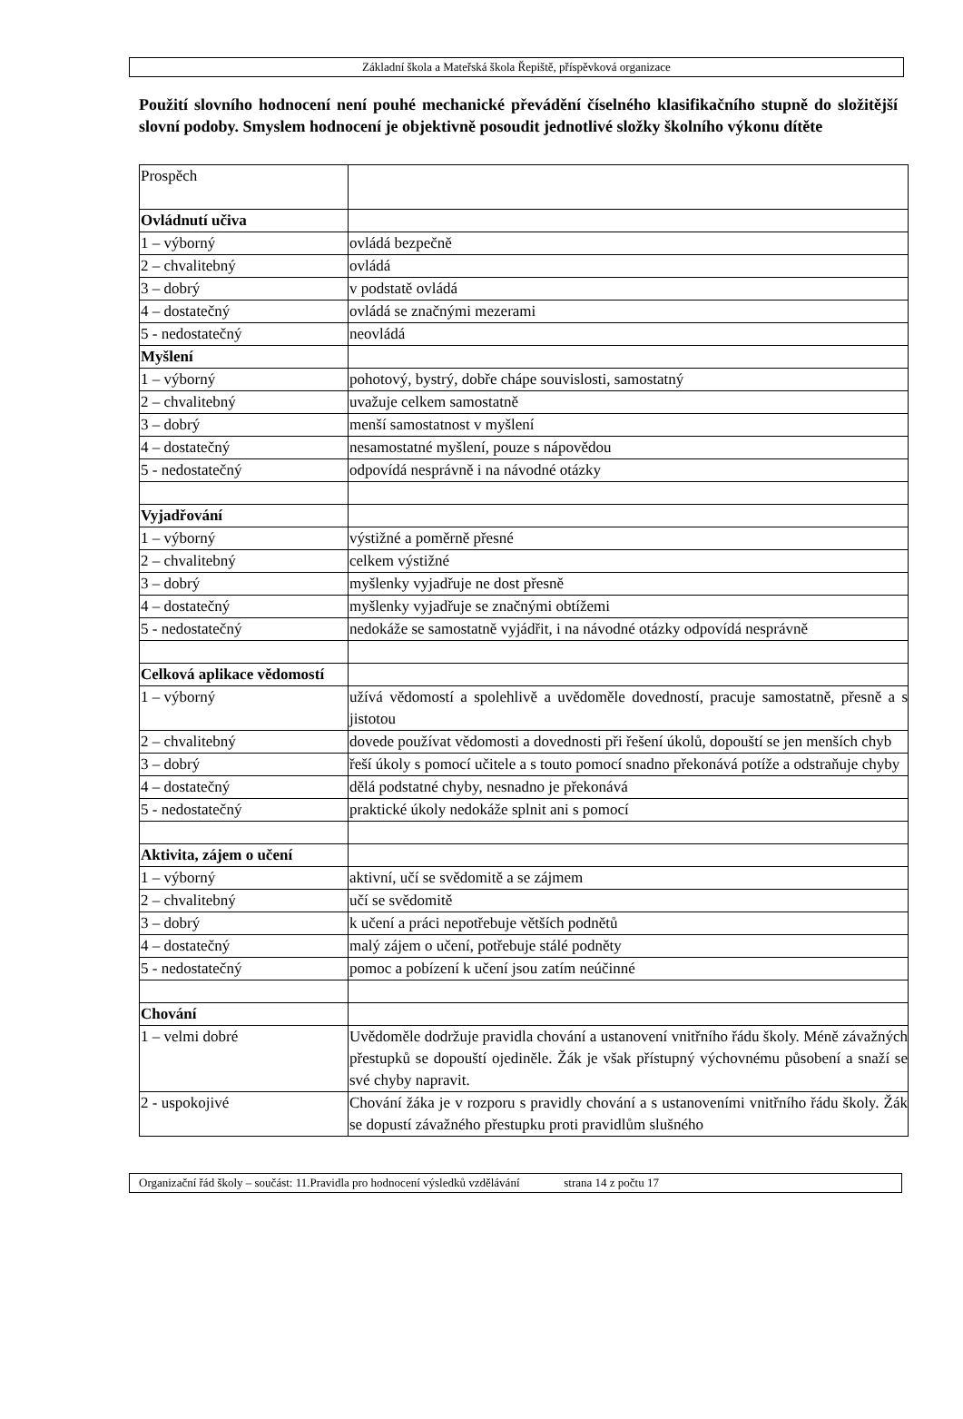Základní škola a Mateřská škola Řepiště, příspěvková organizace
Použití slovního hodnocení není pouhé mechanické převádění číselného klasifikačního stupně do složitější slovní podoby. Smyslem hodnocení je objektivně posoudit jednotlivé složky školního výkonu dítěte
| Prospěch | |
| Ovládnutí učiva | |
| 1 – výborný | ovládá bezpečně |
| 2 – chvalitebný | ovládá |
| 3 – dobrý | v podstatě ovládá |
| 4 – dostatečný | ovládá se značnými mezerami |
| 5 - nedostatečný | neovládá |
| Myšlení | |
| 1 – výborný | pohotový, bystrý, dobře chápe souvislosti, samostatný |
| 2 – chvalitebný | uvažuje celkem samostatně |
| 3 – dobrý | menší samostatnost v myšlení |
| 4 – dostatečný | nesamostatné myšlení, pouze s nápovědou |
| 5 - nedostatečný | odpovídá nesprávně i na návodné otázky |
| Vyjadřování | |
| 1 – výborný | výstižné a poměrně přesné |
| 2 – chvalitebný | celkem výstižné |
| 3 – dobrý | myšlenky vyjadřuje ne dost přesně |
| 4 – dostatečný | myšlenky vyjadřuje se značnými obtížemi |
| 5 - nedostatečný | nedokáže se samostatně vyjádřit, i na návodné otázky odpovídá nesprávně |
| Celková aplikace vědomostí | |
| 1 – výborný | užívá vědomostí a spolehlivě a uvědoměle dovedností, pracuje samostatně, přesně a s jistotou |
| 2 – chvalitebný | dovede používat vědomosti a dovednosti při řešení úkolů, dopouští se jen menších chyb |
| 3 – dobrý | řeší úkoly s pomocí učitele a s touto pomocí snadno překonává potíže a odstraňuje chyby |
| 4 – dostatečný | dělá podstatné chyby, nesnadno je překonává |
| 5 - nedostatečný | praktické úkoly nedokáže splnit ani s pomocí |
| Aktivita, zájem o učení | |
| 1 – výborný | aktivní, učí se svědomitě a se zájmem |
| 2 – chvalitebný | učí se svědomitě |
| 3 – dobrý | k učení a práci nepotřebuje větších podnětů |
| 4 – dostatečný | malý zájem o učení, potřebuje stálé podněty |
| 5 - nedostatečný | pomoc a pobízení k učení jsou zatím neúčinné |
| Chování | |
| 1 – velmi dobré | Uvědoměle dodržuje pravidla chování a ustanovení vnitřního řádu školy. Méně závažných přestupků se dopouští ojediněle. Žák je však přístupný výchovnému působení a snaží se své chyby napravit. |
| 2 - uspokojivé | Chování žáka je v rozporu s pravidly chování a s ustanoveními vnitřního řádu školy. Žák se dopustí závažného přestupku proti pravidlům slušného |
Organizační řád školy – součást: 11.Pravidla pro hodnocení výsledků vzdělávání strana 14 z počtu 17